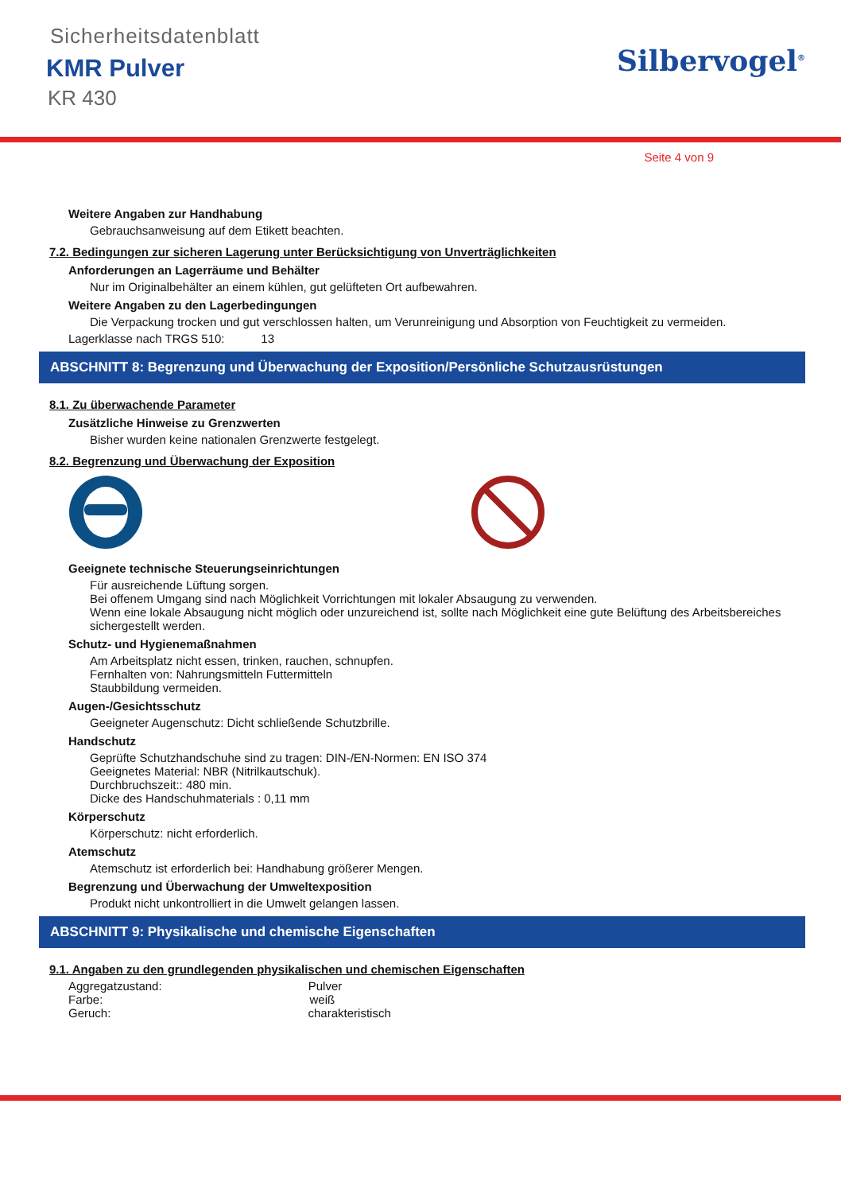Sicherheitsdatenblatt
KMR Pulver
KR 430
Silbervogel<sup>®</sup>
Seite 4 von 9
Weitere Angaben zur Handhabung
Gebrauchsanweisung auf dem Etikett beachten.
7.2. Bedingungen zur sicheren Lagerung unter Berücksichtigung von Unverträglichkeiten
Anforderungen an Lagerräume und Behälter
Nur im Originalbehälter an einem kühlen, gut gelüfteten Ort aufbewahren.
Weitere Angaben zu den Lagerbedingungen
Die Verpackung trocken und gut verschlossen halten, um Verunreinigung und Absorption von Feuchtigkeit zu vermeiden.
Lagerklasse nach TRGS 510: 13
ABSCHNITT 8: Begrenzung und Überwachung der Exposition/Persönliche Schutzausrüstungen
8.1. Zu überwachende Parameter
Zusätzliche Hinweise zu Grenzwerten
Bisher wurden keine nationalen Grenzwerte festgelegt.
8.2. Begrenzung und Überwachung der Exposition
Geeignete technische Steuerungseinrichtungen
Für ausreichende Lüftung sorgen.
Bei offenem Umgang sind nach Möglichkeit Vorrichtungen mit lokaler Absaugung zu verwenden.
Wenn eine lokale Absaugung nicht möglich oder unzureichend ist, sollte nach Möglichkeit eine gute Belüftung des Arbeitsbereiches sichergestellt werden.
Schutz- und Hygienemaßnahmen
Am Arbeitsplatz nicht essen, trinken, rauchen, schnupfen.
Fernhalten von: Nahrungsmitteln Futtermitteln
Staubbildung vermeiden.
Augen-/Gesichtsschutz
Geeigneter Augenschutz: Dicht schließende Schutzbrille.
Handschutz
Geprüfte Schutzhandschuhe sind zu tragen: DIN-/EN-Normen: EN ISO 374
Geeignetes Material: NBR (Nitrilkautschuk).
Durchbruchszeit:: 480 min.
Dicke des Handschuhmaterials : 0,11 mm
Körperschutz
Körperschutz: nicht erforderlich.
Atemschutz
Atemschutz ist erforderlich bei: Handhabung größerer Mengen.
Begrenzung und Überwachung der Umweltexposition
Produkt nicht unkontrolliert in die Umwelt gelangen lassen.
ABSCHNITT 9: Physikalische und chemische Eigenschaften
9.1. Angaben zu den grundlegenden physikalischen und chemischen Eigenschaften
Aggregatzustand: Pulver
Farbe: weiß
Geruch: charakteristisch